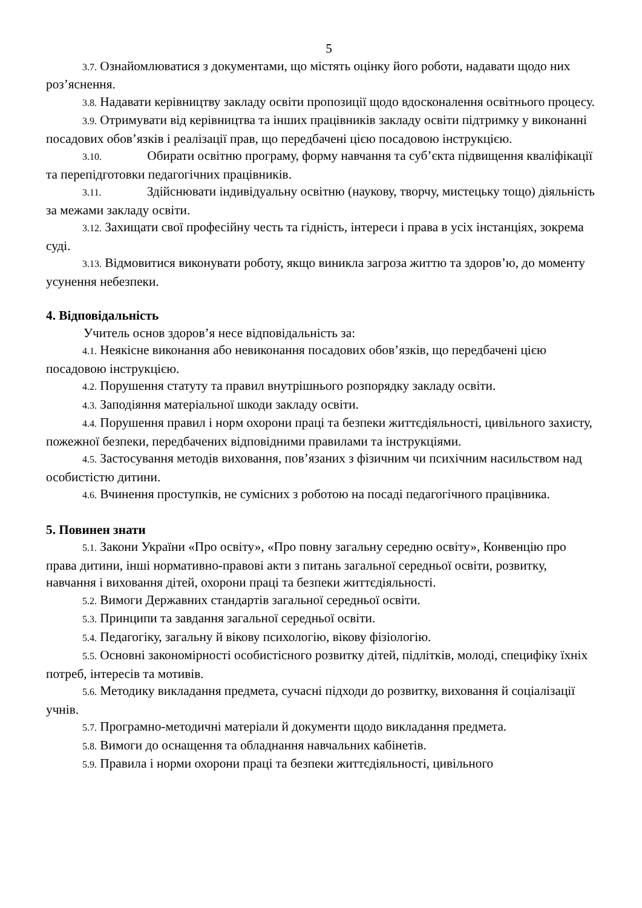5
3.7. Ознайомлюватися з документами, що містять оцінку його роботи, надавати щодо них роз’яснення.
3.8. Надавати керівництву закладу освіти пропозиції щодо вдосконалення освітнього процесу.
3.9. Отримувати від керівництва та інших працівників закладу освіти підтримку у виконанні посадових обов’язків і реалізації прав, що передбачені цією посадовою інструкцією.
3.10. Обирати освітню програму, форму навчання та суб’єкта підвищення кваліфікації та перепідготовки педагогічних працівників.
3.11. Здійснювати індивідуальну освітню (наукову, творчу, мистецьку тощо) діяльність за межами закладу освіти.
3.12. Захищати свої професійну честь та гідність, інтереси і права в усіх інстанціях, зокрема суді.
3.13. Відмовитися виконувати роботу, якщо виникла загроза життю та здоров’ю, до моменту усунення небезпеки.
4. Відповідальність
Учитель основ здоров’я несе відповідальність за:
4.1. Неякісне виконання або невиконання посадових обов’язків, що передбачені цією посадовою інструкцією.
4.2. Порушення статуту та правил внутрішнього розпорядку закладу освіти.
4.3. Заподіяння матеріальної шкоди закладу освіти.
4.4. Порушення правил і норм охорони праці та безпеки життєдіяльності, цивільного захисту, пожежної безпеки, передбачених відповідними правилами та інструкціями.
4.5. Застосування методів виховання, пов’язаних з фізичним чи психічним насильством над особистістю дитини.
4.6. Вчинення проступків, не сумісних з роботою на посаді педагогічного працівника.
5. Повинен знати
5.1. Закони України «Про освіту», «Про повну загальну середню освіту», Конвенцію про права дитини, інші нормативно-правові акти з питань загальної середньої освіти, розвитку, навчання і виховання дітей, охорони праці та безпеки життєдіяльності.
5.2. Вимоги Державних стандартів загальної середньої освіти.
5.3. Принципи та завдання загальної середньої освіти.
5.4. Педагогіку, загальну й вікову психологію, вікову фізіологію.
5.5. Основні закономірності особистісного розвитку дітей, підлітків, молоді, специфіку їхніх потреб, інтересів та мотивів.
5.6. Методику викладання предмета, сучасні підходи до розвитку, виховання й соціалізації учнів.
5.7. Програмно-методичні матеріали й документи щодо викладання предмета.
5.8. Вимоги до оснащення та обладнання навчальних кабінетів.
5.9. Правила і норми охорони праці та безпеки життєдіяльності, цивільного